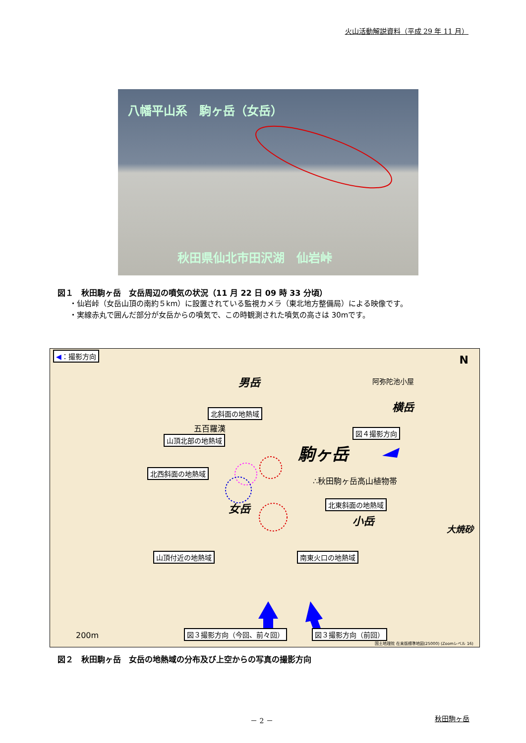火山活動解説資料（平成 29 年 11 月）
八幡平山系　駒ヶ岳（女岳）
秋田県仙北市田沢湖　仙岩峠
図１　秋田駒ヶ岳　女岳周辺の噴気の状況（11 月 22 日 09 時 33 分頃）
・仙岩峠（女岳山頂の南約５km）に設置されている監視カメラ（東北地方整備局）による映像です。
・実線赤丸で囲んだ部分が女岳からの噴気で、この時観測された噴気の高さは 30mです。
◀：撮影方向
男岳 阿弥陀池小屋
横岳
N
北斜面の地熱域
五百羅漢
山頂北部の地熱域
図４撮影方向
駒ヶ岳
北西斜面の地熱域
∴秋田駒ヶ岳高山植物帯
女岳 北東斜面の地熱域
小岳
大焼砂
山頂付近の地熱域 南東火口の地熱域
200m 図３撮影方向（今回、前々回） 図３撮影方向（前回）
国土地理院 在来版標準地図(25000) (Zoomレベル 16)
図２　秋田駒ヶ岳　女岳の地熱域の分布及び上空からの写真の撮影方向
－ 2 － 秋田駒ヶ岳